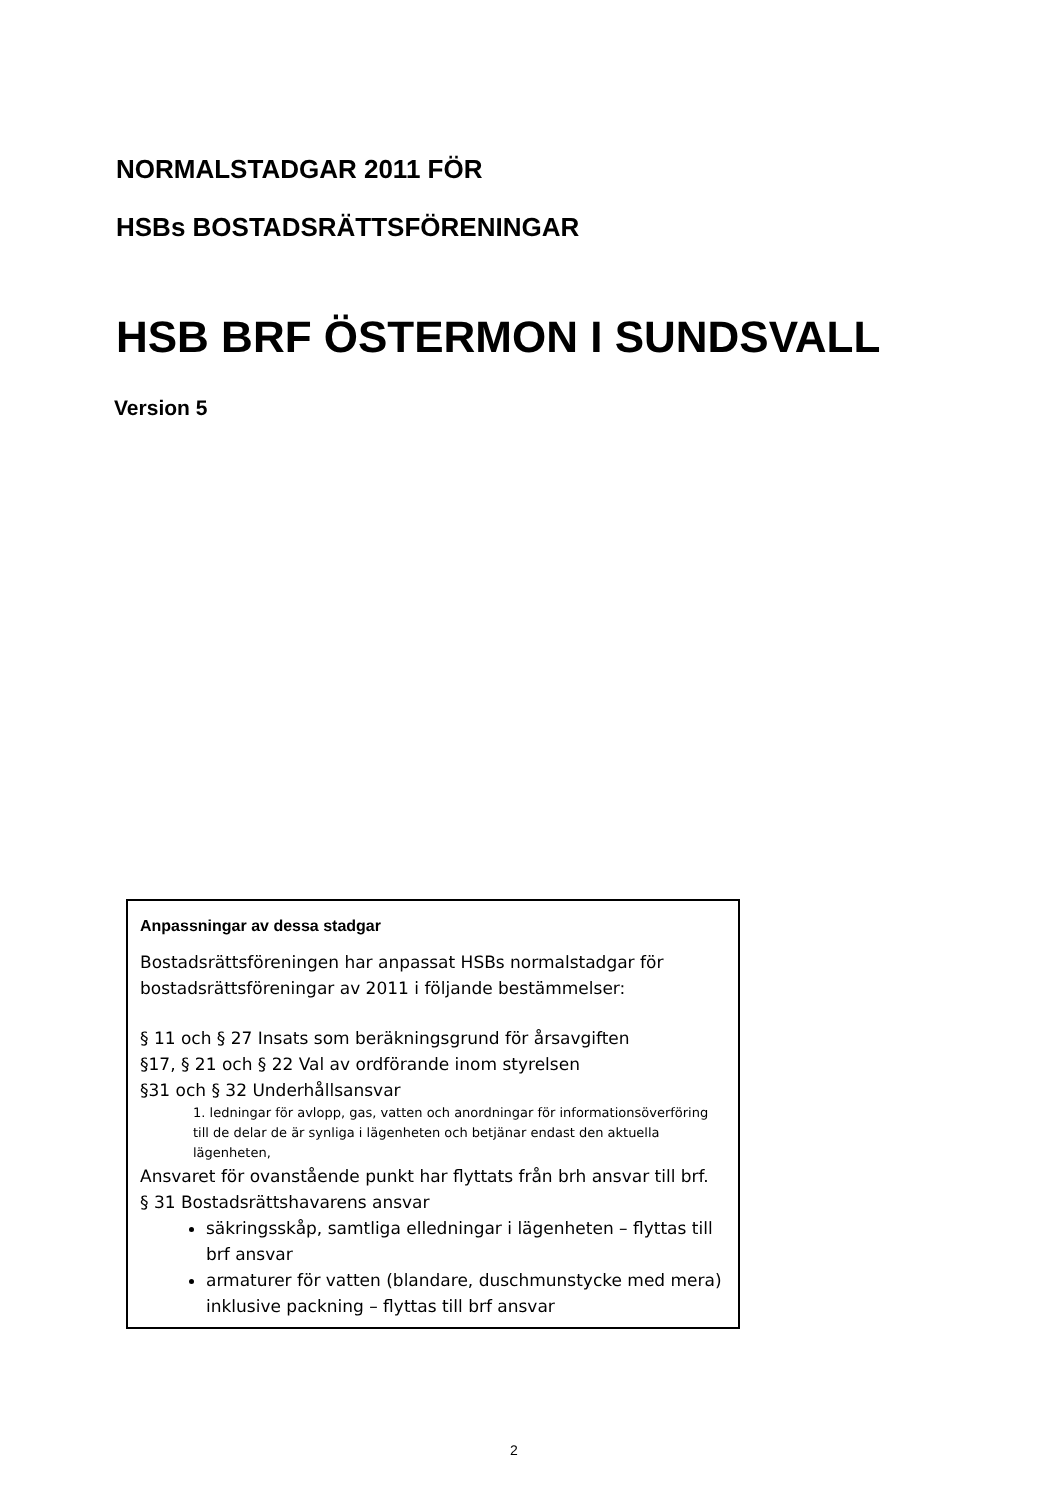NORMALSTADGAR 2011 FÖR
HSBs BOSTADSRÄTTSFÖRENINGAR
HSB BRF ÖSTERMON I SUNDSVALL
Version 5
Anpassningar av dessa stadgar
Bostadsrättsföreningen har anpassat HSBs normalstadgar för bostadsrättsföreningar av 2011 i följande bestämmelser:
§ 11 och § 27 Insats som beräkningsgrund för årsavgiften
§17, § 21 och § 22 Val av ordförande inom styrelsen
§31 och § 32 Underhållsansvar
1. ledningar för avlopp, gas, vatten och anordningar för informationsöverföring till de delar de är synliga i lägenheten och betjänar endast den aktuella lägenheten,
Ansvaret för ovanstående punkt har flyttats från brh ansvar till brf.
§ 31 Bostadsrättshavarens ansvar
säkringsskåp, samtliga elledningar i lägenheten – flyttas till brf ansvar
armaturer för vatten (blandare, duschmunstycke med mera) inklusive packning – flyttas till brf ansvar
2